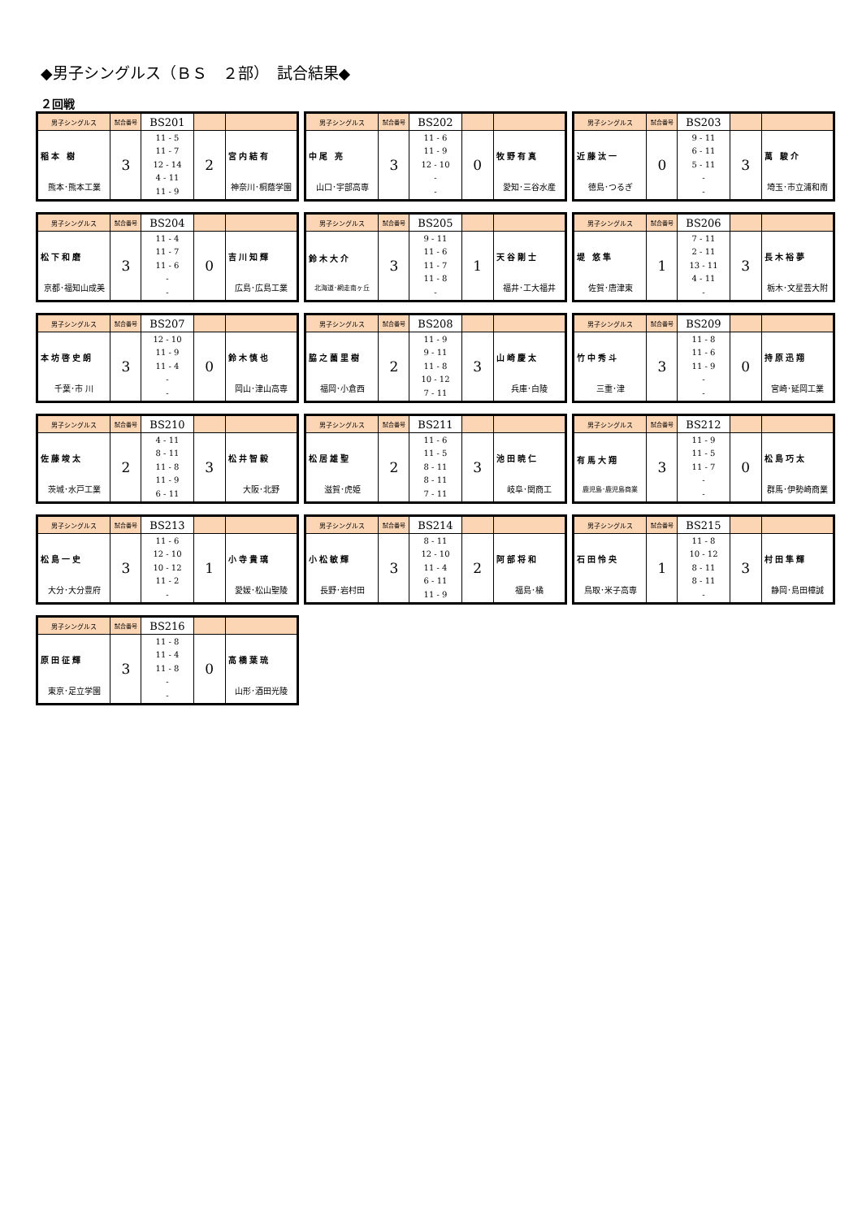◆男子シングルス（ＢＳ　２部）　試合結果◆
２回戦
| 男子シングルス | 試合番号 | BS201 | | |
| 稲本 樹 熊本･熊本工業 | 3 | 11 - 5 11 - 7 12 - 14 4 - 11 11 - 9 | 2 | 宮内結有 神奈川･桐蔭学園 |
| 男子シングルス | 試合番号 | BS202 | | |
| 中尾 亮 山口･宇部高専 | 3 | 11 - 6 11 - 9 12 - 10 - - | 0 | 牧野有真 愛知･三谷水産 |
| 男子シングルス | 試合番号 | BS203 | | |
| 近藤汰一 徳島･つるぎ | 0 | 9 - 11 6 - 11 5 - 11 - - | 3 | 萬 駿介 埼玉･市立浦和南 |
| 男子シングルス | 試合番号 | BS204 | | |
| 松下和磨 京都･福知山成美 | 3 | 11 - 4 11 - 7 11 - 6 - - | 0 | 吉川知輝 広島･広島工業 |
| 男子シングルス | 試合番号 | BS205 | | |
| 鈴木大介 北海道･網走南ヶ丘 | 3 | 9 - 11 11 - 6 11 - 7 11 - 8 - | 1 | 天谷剛士 福井･工大福井 |
| 男子シングルス | 試合番号 | BS206 | | |
| 堤 悠隼 佐賀･唐津東 | 1 | 7 - 11 2 - 11 13 - 11 4 - 11 - | 3 | 長木裕夢 栃木･文星芸大附 |
| 男子シングルス | 試合番号 | BS207 | | |
| 本坊啓史朗 千葉･市 川 | 3 | 12 - 10 11 - 9 11 - 4 - - | 0 | 鈴木慎也 岡山･津山高専 |
| 男子シングルス | 試合番号 | BS208 | | |
| 脇之薗里樹 福岡･小倉西 | 2 | 11 - 9 9 - 11 11 - 8 10 - 12 7 - 11 | 3 | 山崎慶太 兵庫･白陵 |
| 男子シングルス | 試合番号 | BS209 | | |
| 竹中秀斗 三重･津 | 3 | 11 - 8 11 - 6 11 - 9 - - | 0 | 持原迅翔 宮崎･延岡工業 |
| 男子シングルス | 試合番号 | BS210 | | |
| 佐藤竣太 茨城･水戸工業 | 2 | 4 - 11 8 - 11 11 - 8 11 - 9 6 - 11 | 3 | 松井智毅 大阪･北野 |
| 男子シングルス | 試合番号 | BS211 | | |
| 松居雄聖 滋賀･虎姫 | 2 | 11 - 6 11 - 5 8 - 11 8 - 11 7 - 11 | 3 | 池田暁仁 岐阜･関商工 |
| 男子シングルス | 試合番号 | BS212 | | |
| 有馬大翔 鹿児島･鹿児島商業 | 3 | 11 - 9 11 - 5 11 - 7 - - | 0 | 松島巧太 群馬･伊勢崎商業 |
| 男子シングルス | 試合番号 | BS213 | | |
| 松島一史 大分･大分豊府 | 3 | 11 - 6 12 - 10 10 - 12 11 - 2 - | 1 | 小寺貴璃 愛媛･松山聖陵 |
| 男子シングルス | 試合番号 | BS214 | | |
| 小松敏輝 長野･岩村田 | 3 | 8 - 11 12 - 10 11 - 4 6 - 11 11 - 9 | 2 | 阿部将和 福島･橘 |
| 男子シングルス | 試合番号 | BS215 | | |
| 石田怜央 鳥取･米子高専 | 1 | 11 - 8 10 - 12 8 - 11 8 - 11 - | 3 | 村田隼輝 静岡･島田樟誠 |
| 男子シングルス | 試合番号 | BS216 | | |
| 原田征輝 東京･足立学園 | 3 | 11 - 8 11 - 4 11 - 8 - - | 0 | 高橋葉琉 山形･酒田光陵 |